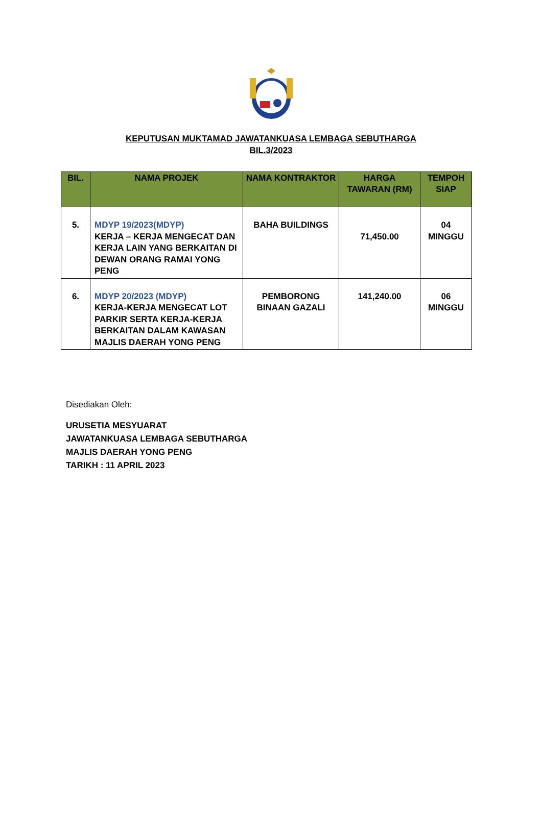KEPUTUSAN MUKTAMAD JAWATANKUASA LEMBAGA SEBUTHARGA
BIL.3/2023
| BIL. | NAMA PROJEK | NAMA KONTRAKTOR | HARGA TAWARAN (RM) | TEMPOH SIAP |
| --- | --- | --- | --- | --- |
| 5. | MDYP 19/2023(MDYP) KERJA – KERJA MENGECAT DAN KERJA LAIN YANG BERKAITAN DI DEWAN ORANG RAMAI YONG PENG | BAHA BUILDINGS | 71,450.00 | 04 MINGGU |
| 6. | MDYP 20/2023 (MDYP) KERJA-KERJA MENGECAT LOT PARKIR SERTA KERJA-KERJA BERKAITAN DALAM KAWASAN MAJLIS DAERAH YONG PENG | PEMBORONG BINAAN GAZALI | 141,240.00 | 06 MINGGU |
Disediakan Oleh:
URUSETIA MESYUARAT
JAWATANKUASA LEMBAGA SEBUTHARGA
MAJLIS DAERAH YONG PENG
TARIKH : 11 APRIL 2023